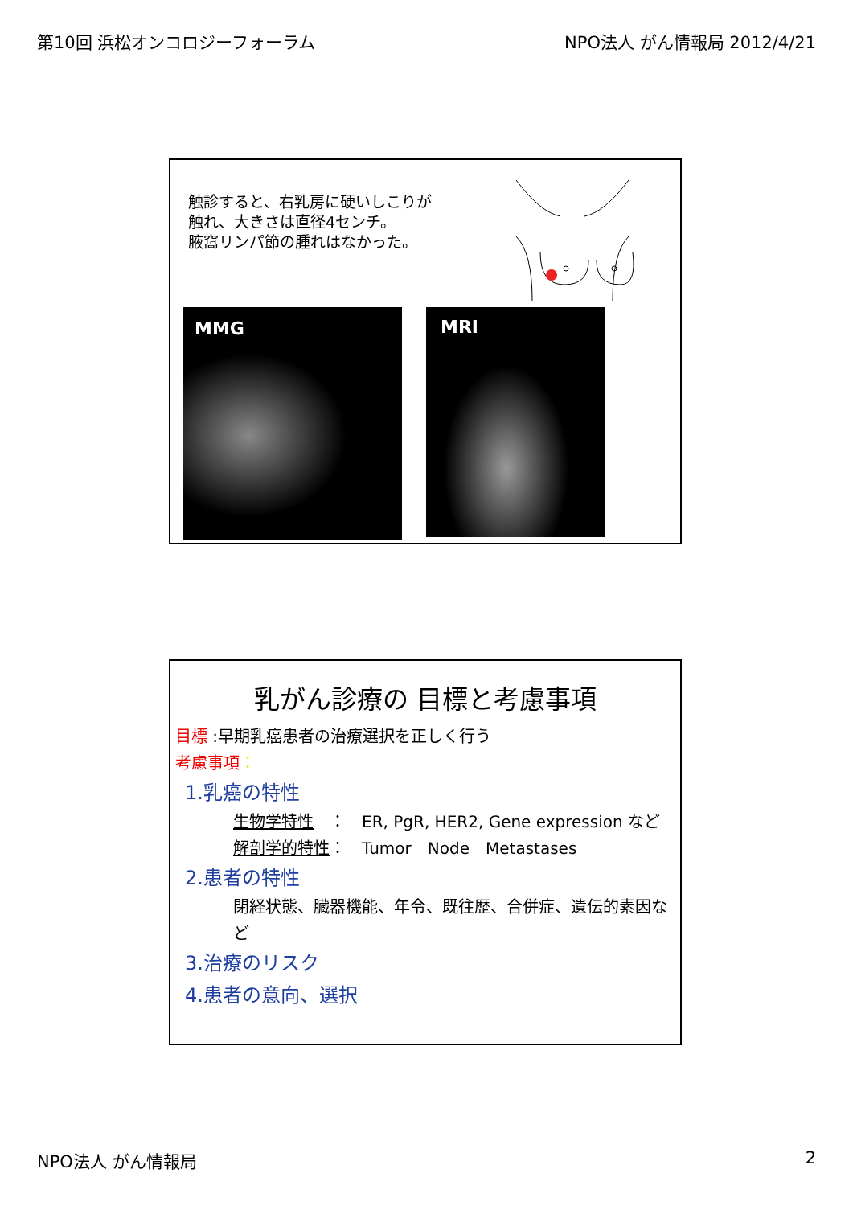第10回 浜松オンコロジーフォーラム NPO法人 がん情報局 2012/4/21
触診すると、右乳房に硬いしこりが
触れ、大きさは直径4センチ。
腋窩リンパ節の腫れはなかった。
MMG MRI
乳がん診療の 目標と考慮事項
目標 :早期乳癌患者の治療選択を正しく行う
考慮事項：
1.乳癌の特性
生物学特性　：　ER, PgR, HER2, Gene expression など
解剖学的特性：　Tumor　Node　Metastases
2.患者の特性
閉経状態、臓器機能、年令、既往歴、合併症、遺伝的素因など
3.治療のリスク
4.患者の意向、選択
NPO法人 がん情報局 2